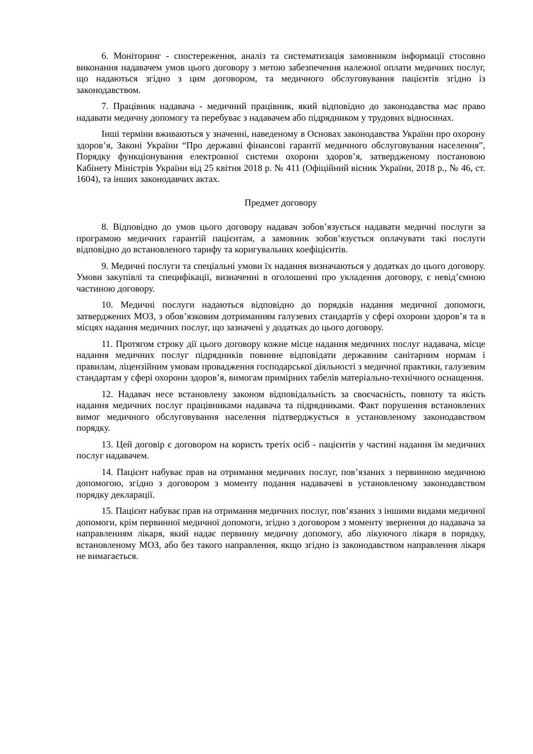6. Моніторинг - спостереження, аналіз та систематизація замовником інформації стосовно виконання надавачем умов цього договору з метою забезпечення належної оплати медичних послуг, що надаються згідно з цим договором, та медичного обслуговування пацієнтів згідно із законодавством.
7. Працівник надавача - медичний працівник, який відповідно до законодавства має право надавати медичну допомогу та перебуває з надавачем або підрядником у трудових відносинах.
Інші терміни вживаються у значенні, наведеному в Основах законодавства України про охорону здоров’я, Законі України “Про державні фінансові гарантії медичного обслуговування населення”, Порядку функціонування електронної системи охорони здоров’я, затвердженому постановою Кабінету Міністрів України від 25 квітня 2018 р. № 411 (Офіційний вісник України, 2018 р., № 46, ст. 1604), та інших законодавчих актах.
Предмет договору
8. Відповідно до умов цього договору надавач зобов’язується надавати медичні послуги за програмою медичних гарантій пацієнтам, а замовник зобов’язується оплачувати такі послуги відповідно до встановленого тарифу та коригувальних коефіцієнтів.
9. Медичні послуги та спеціальні умови їх надання визначаються у додатках до цього договору. Умови закупівлі та специфікації, визначенні в оголошенні про укладення договору, є невід’ємною частиною договору.
10. Медичні послуги надаються відповідно до порядків надання медичної допомоги, затверджених МОЗ, з обов’язковим дотриманням галузевих стандартів у сфері охорони здоров’я та в місцях надання медичних послуг, що зазначені у додатках до цього договору.
11. Протягом строку дії цього договору кожне місце надання медичних послуг надавача, місце надання медичних послуг підрядників повинне відповідати державним санітарним нормам і правилам, ліцензійним умовам провадження господарської діяльності з медичної практики, галузевим стандартам у сфері охорони здоров’я, вимогам примірних табелів матеріально-технічного оснащення.
12. Надавач несе встановлену законом відповідальність за своєчасність, повноту та якість надання медичних послуг працівниками надавача та підрядниками. Факт порушення встановлених вимог медичного обслуговування населення підтверджується в установленому законодавством порядку.
13. Цей договір є договором на користь третіх осіб - пацієнтів у частині надання їм медичних послуг надавачем.
14. Пацієнт набуває прав на отримання медичних послуг, пов’язаних з первинною медичною допомогою, згідно з договором з моменту подання надавачеві в установленому законодавством порядку декларації.
15. Пацієнт набуває прав на отримання медичних послуг, пов’язаних з іншими видами медичної допомоги, крім первинної медичної допомоги, згідно з договором з моменту звернення до надавача за направленням лікаря, який надає первинну медичну допомогу, або лікуючого лікаря в порядку, встановленому МОЗ, або без такого направлення, якщо згідно із законодавством направлення лікаря не вимагається.